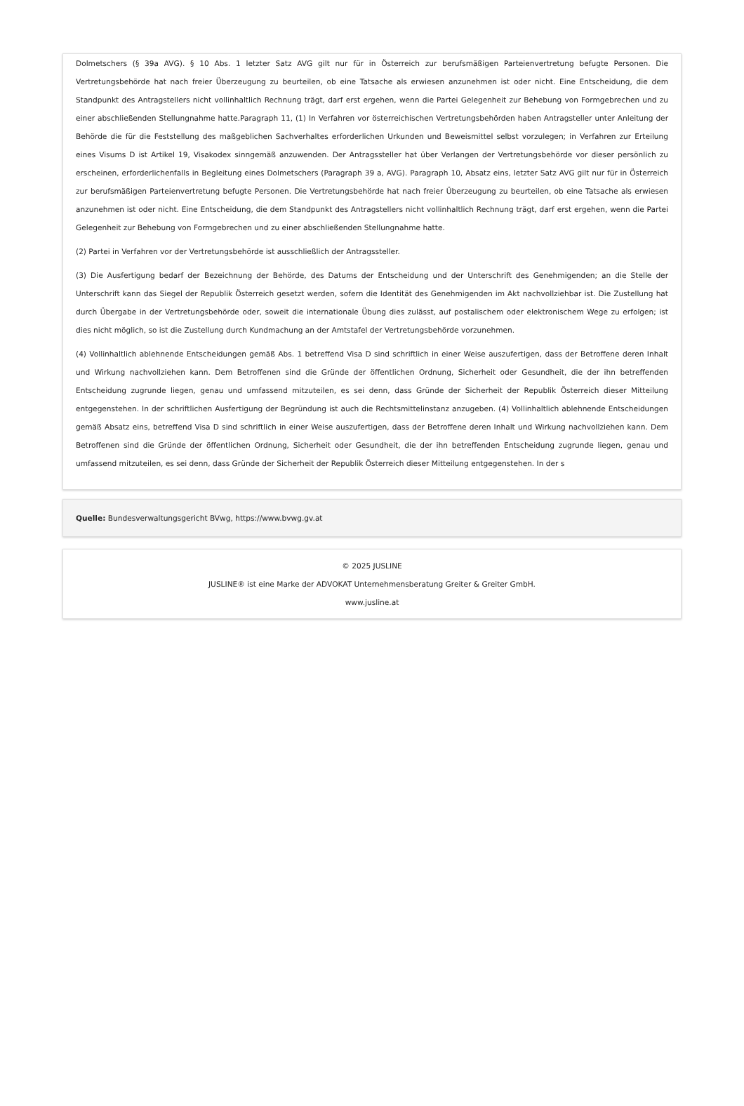Dolmetschers (§ 39a AVG). § 10 Abs. 1 letzter Satz AVG gilt nur für in Österreich zur berufsmäßigen Parteienvertretung befugte Personen. Die Vertretungsbehörde hat nach freier Überzeugung zu beurteilen, ob eine Tatsache als erwiesen anzunehmen ist oder nicht. Eine Entscheidung, die dem Standpunkt des Antragstellers nicht vollinhaltlich Rechnung trägt, darf erst ergehen, wenn die Partei Gelegenheit zur Behebung von Formgebrechen und zu einer abschließenden Stellungnahme hatte.Paragraph 11, (1) In Verfahren vor österreichischen Vertretungsbehörden haben Antragsteller unter Anleitung der Behörde die für die Feststellung des maßgeblichen Sachverhaltes erforderlichen Urkunden und Beweismittel selbst vorzulegen; in Verfahren zur Erteilung eines Visums D ist Artikel 19, Visakodex sinngemäß anzuwenden. Der Antragssteller hat über Verlangen der Vertretungsbehörde vor dieser persönlich zu erscheinen, erforderlichenfalls in Begleitung eines Dolmetschers (Paragraph 39 a, AVG). Paragraph 10, Absatz eins, letzter Satz AVG gilt nur für in Österreich zur berufsmäßigen Parteienvertretung befugte Personen. Die Vertretungsbehörde hat nach freier Überzeugung zu beurteilen, ob eine Tatsache als erwiesen anzunehmen ist oder nicht. Eine Entscheidung, die dem Standpunkt des Antragstellers nicht vollinhaltlich Rechnung trägt, darf erst ergehen, wenn die Partei Gelegenheit zur Behebung von Formgebrechen und zu einer abschließenden Stellungnahme hatte.
(2) Partei in Verfahren vor der Vertretungsbehörde ist ausschließlich der Antragssteller.
(3) Die Ausfertigung bedarf der Bezeichnung der Behörde, des Datums der Entscheidung und der Unterschrift des Genehmigenden; an die Stelle der Unterschrift kann das Siegel der Republik Österreich gesetzt werden, sofern die Identität des Genehmigenden im Akt nachvollziehbar ist. Die Zustellung hat durch Übergabe in der Vertretungsbehörde oder, soweit die internationale Übung dies zulässt, auf postalischem oder elektronischem Wege zu erfolgen; ist dies nicht möglich, so ist die Zustellung durch Kundmachung an der Amtstafel der Vertretungsbehörde vorzunehmen.
(4) Vollinhaltlich ablehnende Entscheidungen gemäß Abs. 1 betreffend Visa D sind schriftlich in einer Weise auszufertigen, dass der Betroffene deren Inhalt und Wirkung nachvollziehen kann. Dem Betroffenen sind die Gründe der öffentlichen Ordnung, Sicherheit oder Gesundheit, die der ihn betreffenden Entscheidung zugrunde liegen, genau und umfassend mitzuteilen, es sei denn, dass Gründe der Sicherheit der Republik Österreich dieser Mitteilung entgegenstehen. In der schriftlichen Ausfertigung der Begründung ist auch die Rechtsmittelinstanz anzugeben. (4) Vollinhaltlich ablehnende Entscheidungen gemäß Absatz eins, betreffend Visa D sind schriftlich in einer Weise auszufertigen, dass der Betroffene deren Inhalt und Wirkung nachvollziehen kann. Dem Betroffenen sind die Gründe der öffentlichen Ordnung, Sicherheit oder Gesundheit, die der ihn betreffenden Entscheidung zugrunde liegen, genau und umfassend mitzuteilen, es sei denn, dass Gründe der Sicherheit der Republik Österreich dieser Mitteilung entgegenstehen. In der s
Quelle: Bundesverwaltungsgericht BVwg, https://www.bvwg.gv.at
© 2025 JUSLINE
JUSLINE® ist eine Marke der ADVOKAT Unternehmensberatung Greiter & Greiter GmbH.
www.jusline.at